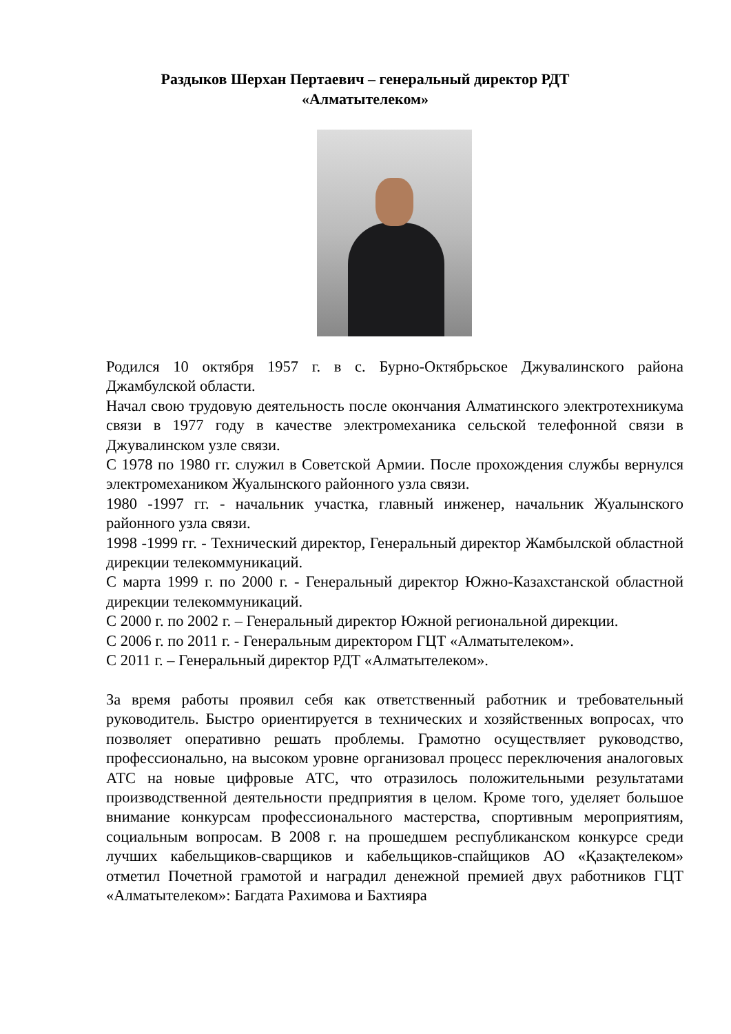Раздыков Шерхан Пертаевич – генеральный директор РДТ
«Алматытелеком»
Родился 10 октября 1957 г. в с. Бурно-Октябрьское Джувалинского района Джамбулской области.
Начал свою трудовую деятельность после окончания Алматинского электротехникума связи в 1977 году в качестве электромеханика сельской телефонной связи в Джувалинском узле связи.
С 1978 по 1980 гг. служил в Советской Армии. После прохождения службы вернулся электромехаником Жуалынского районного узла связи.
1980 -1997 гг. - начальник участка, главный инженер, начальник Жуалынского районного узла связи.
1998 -1999 гг. - Технический директор, Генеральный директор Жамбылской областной дирекции телекоммуникаций.
С марта 1999 г. по 2000 г. - Генеральный директор Южно-Казахстанской областной дирекции телекоммуникаций.
С 2000 г. по 2002 г. – Генеральный директор Южной региональной дирекции.
С 2006 г. по 2011 г. - Генеральным директором ГЦТ «Алматытелеком».
С 2011 г. – Генеральный директор РДТ «Алматытелеком».
За время работы проявил себя как ответственный работник и требовательный руководитель. Быстро ориентируется в технических и хозяйственных вопросах, что позволяет оперативно решать проблемы. Грамотно осуществляет руководство, профессионально, на высоком уровне организовал процесс переключения аналоговых АТС на новые цифровые АТС, что отразилось положительными результатами производственной деятельности предприятия в целом. Кроме того, уделяет большое внимание конкурсам профессионального мастерства, спортивным мероприятиям, социальным вопросам. В 2008 г. на прошедшем республиканском конкурсе среди лучших кабельщиков-сварщиков и кабельщиков-спайщиков АО «Қазақтелеком» отметил Почетной грамотой и наградил денежной премией двух работников ГЦТ «Алматытелеком»: Багдата Рахимова и Бахтияра